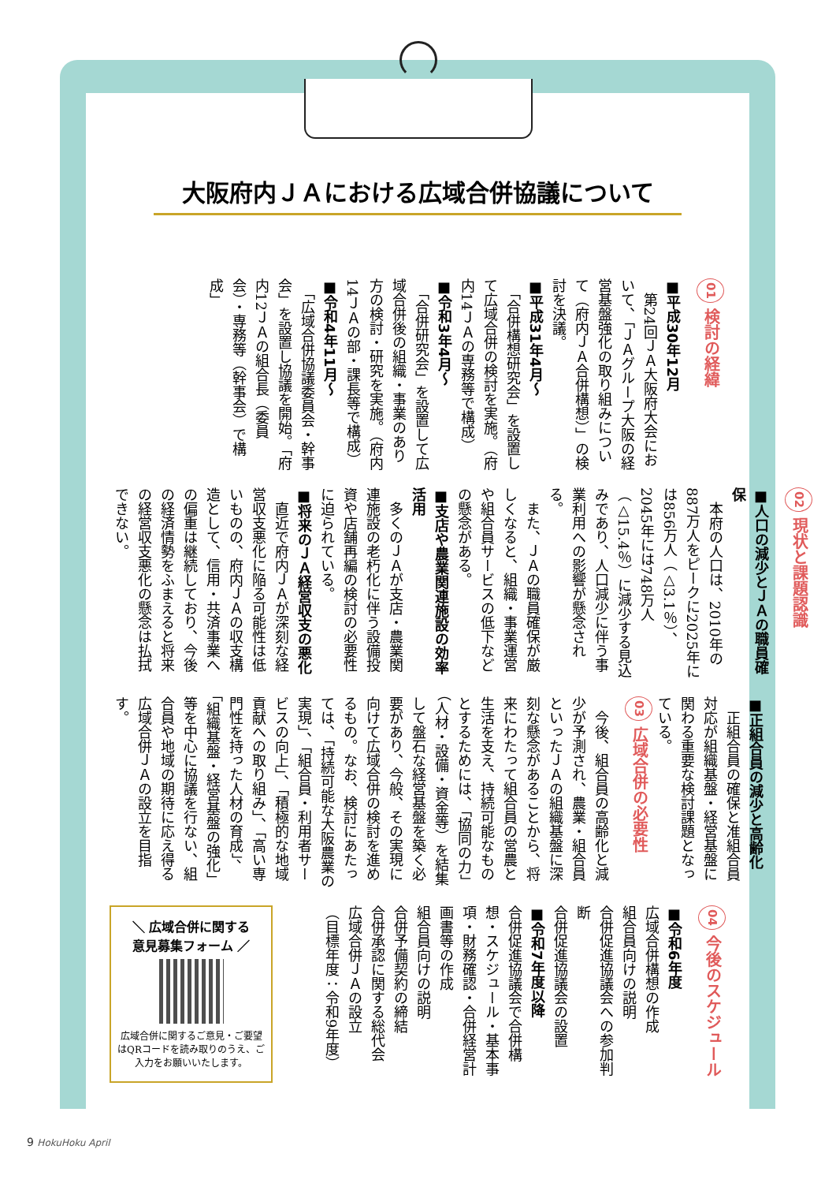大阪府内ＪＡにおける広域合併協議について
01 検討の経緯
■平成30年12月
　第24回ＪＡ大阪府大会において、「ＪＡグループ大阪の経営基盤強化の取り組みについて（府内ＪＡ合併構想）」の検討を決議。
■平成31年4月～
　「合併構想研究会」を設置して広域合併の検討を実施。（府内14ＪＡの専務等で構成）
■令和3年4月～
　「合併研究会」を設置して広域合併後の組織・事業のあり方の検討・研究を実施。（府内14ＪＡの部・課長等で構成）
■令和4年11月～
　「広域合併協議委員会・幹事会」を設置し協議を開始。「府内12ＪＡの組合長（委員会）・専務等（幹事会）で構成」
02 現状と課題認識
■人口の減少とＪＡの職員確保
　本府の人口は、2010年の887万人をピークに2025年には856万人（△3.1％）、2045年には748万人（△15.4％）に減少する見込みであり、人口減少に伴う事業利用への影響が懸念される。
　また、ＪＡの職員確保が厳しくなると、組織・事業運営や組合員サービスの低下などの懸念がある。
■支店や農業関連施設の効率活用
　多くのＪＡが支店・農業関連施設の老朽化に伴う設備投資や店舗再編の検討の必要性に迫られている。
■将来のＪＡ経営収支の悪化
　直近で府内ＪＡが深刻な経営収支悪化に陥る可能性は低いものの、府内ＪＡの収支構造として、信用・共済事業への偏重は継続しており、今後の経済情勢をふまえると将来の経営収支悪化の懸念は払拭できない。
■正組合員の減少と高齢化
　正組合員の確保と准組合員対応が組織基盤・経営基盤に関わる重要な検討課題となっている。
03 広域合併の必要性
　今後、組合員の高齢化と減少が予測され、農業・組合員といったＪＡの組織基盤に深刻な懸念があることから、将来にわたって組合員の営農と生活を支え、持続可能なものとするためには、「協同の力」（人材・設備・資金等）を結集して盤石な経営基盤を築く必要があり、今般、その実現に向けて広域合併の検討を進めるもの。なお、検討にあたっては、「持続可能な大阪農業の実現」、「組合員・利用者サービスの向上」、「積極的な地域貢献への取り組み」、「高い専門性を持った人材の育成」、「組織基盤・経営基盤の強化」等を中心に協議を行ない、組合員や地域の期待に応え得る広域合併ＪＡの設立を目指す。
04 今後のスケジュール
■令和6年度
広域合併構想の作成
組合員向けの説明
合併促進協議会への参加判断
合併促進協議会の設置
■令和7年度以降
合併促進協議会で合併構想・スケジュール・基本事項・財務確認・合併経営計画書等の作成
組合員向けの説明
合併予備契約の締結
合併承認に関する総代会
広域合併ＪＡの設立
（目標年度：令和9年度）
＼ 広域合併に関する
意見募集フォーム ／
広域合併に関するご意見・ご要望はQRコードを読み取りのうえ、ご入力をお願いいたします。
9 HokuHoku April